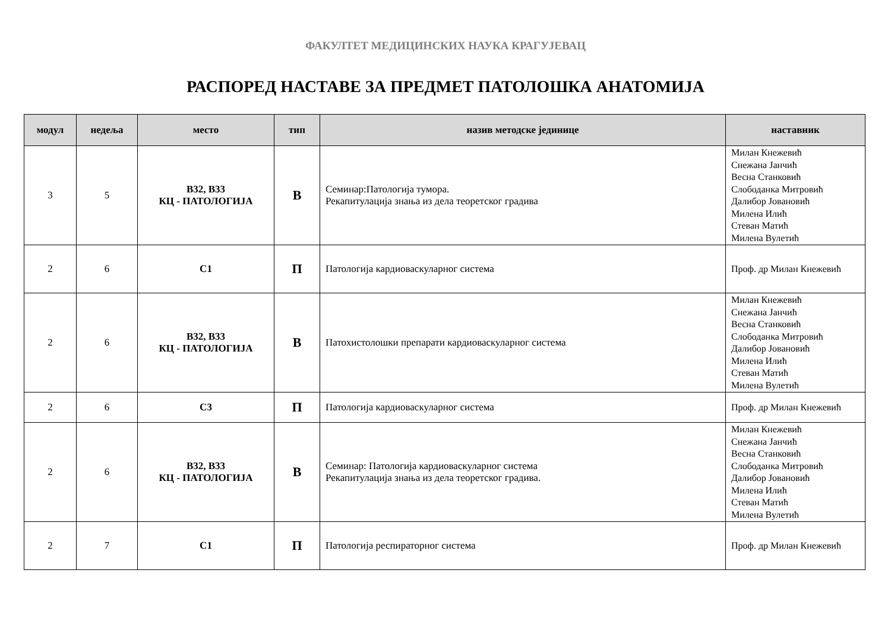ФАКУЛТЕТ МЕДИЦИНСКИХ НАУКА КРАГУЈЕВАЦ
РАСПОРЕД НАСТАВЕ ЗА ПРЕДМЕТ ПАТОЛОШКА АНАТОМИЈА
| модул | недеља | место | тип | назив методске јединице | наставник |
| --- | --- | --- | --- | --- | --- |
| 3 | 5 | B32, B33 КЦ - ПАТОЛОГИЈА | В | Семинар:Патологија тумора. Рекапитулација знања из дела теоретског градива | Милан Кнежевић Снежана Јанчић Весна Станковић Слободанка Митровић Далибор Јовановић Милена Илић Стеван Матић Милена Вулетић |
| 2 | 6 | С1 | П | Патологија кардиоваскуларног система | Проф. др Милан Кнежевић |
| 2 | 6 | B32, B33 КЦ - ПАТОЛОГИЈА | В | Патохистолошки препарати кардиоваскуларног система | Милан Кнежевић Снежана Јанчић Весна Станковић Слободанка Митровић Далибор Јовановић Милена Илић Стеван Матић Милена Вулетић |
| 2 | 6 | С3 | П | Патологија кардиоваскуларног система | Проф. др Милан Кнежевић |
| 2 | 6 | B32, B33 КЦ - ПАТОЛОГИЈА | В | Семинар: Патологија кардиоваскуларног система Рекапитулација знања из дела теоретског градива. | Милан Кнежевић Снежана Јанчић Весна Станковић Слободанка Митровић Далибор Јовановић Милена Илић Стеван Матић Милена Вулетић |
| 2 | 7 | С1 | П | Патологија респираторног система | Проф. др Милан Кнежевић |